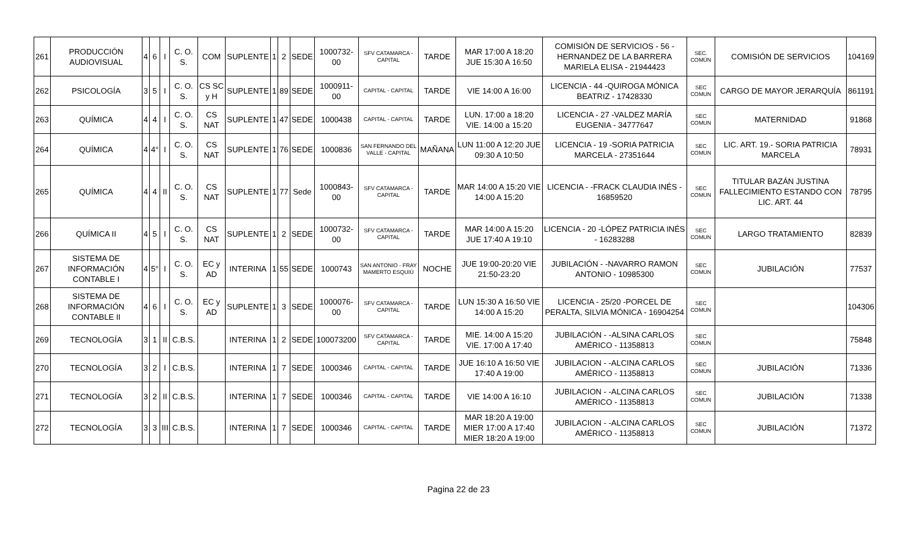| 261 | PRODUCCIÓN AUDIOVISUAL | 4 | 6 | I | C. O. S. | COM | SUPLENTE | 1 | 2 | SEDE | 1000732-00 | SFV CATAMARCA - CAPITAL | TARDE | MAR 17:00 A 18:20 JUE 15:30 A 16:50 | COMISIÓN DE SERVICIOS - 56 -HERNANDEZ DE LA BARRERA MARIELA ELISA - 21944423 | SEC. COMÚN | COMISIÓN DE SERVICIOS | 104169 |
| 262 | PSICOLOGÍA | 3 | 5 | I | C. O. S. | CS SC y H | SUPLENTE | 1 | 89 | SEDE | 1000911-00 | CAPITAL - CAPITAL | TARDE | VIE 14:00 A 16:00 | LICENCIA - 44 -QUIROGA MÓNICA BEATRIZ - 17428330 | SEC COMUN | CARGO DE MAYOR JERARQUÍA | 861191 |
| 263 | QUÍMICA | 4 | 4 | I | C. O. S. | CS NAT | SUPLENTE | 1 | 47 | SEDE | 1000438 | CAPITAL - CAPITAL | TARDE | LUN. 17:00 a 18:20 VIE. 14:00 a 15:20 | LICENCIA - 27 -VALDEZ MARÍA EUGENIA - 34777647 | SEC COMUN | MATERNIDAD | 91868 |
| 264 | QUÍMICA | 4 | 4° | I | C. O. S. | CS NAT | SUPLENTE | 1 | 76 | SEDE | 1000836 | SAN FERNANDO DEL VALLE - CAPITAL | MAÑANA | LUN 11:00 A 12:20 JUE 09:30 A 10:50 | LICENCIA - 19 -SORIA PATRICIA MARCELA - 27351644 | SEC COMUN | LIC. ART. 19.- SORIA PATRICIA MARCELA | 78931 |
| 265 | QUÍMICA | 4 | 4 | II | C. O. S. | CS NAT | SUPLENTE | 1 | 77 | Sede | 1000843-00 | SFV CATAMARCA - CAPITAL | TARDE | MAR 14:00 A 15:20 VIE 14:00 A 15:20 | LICENCIA - -FRACK CLAUDIA INÉS - 16859520 | SEC COMUN | TITULAR BAZÁN JUSTINA FALLECIMIENTO ESTANDO CON LIC. ART. 44 | 78795 |
| 266 | QUÍMICA II | 4 | 5 | I | C. O. S. | CS NAT | SUPLENTE | 1 | 2 | SEDE | 1000732-00 | SFV CATAMARCA - CAPITAL | TARDE | MAR 14:00 A 15:20 JUE 17:40 A 19:10 | LICENCIA - 20 -LÓPEZ PATRICIA INÉS - 16283288 | SEC COMUN | LARGO TRATAMIENTO | 82839 |
| 267 | SISTEMA DE INFORMACIÓN CONTABLE I | 4 | 5° | I | C. O. S. | EC y AD | INTERINA | 1 | 55 | SEDE | 1000743 | SAN ANTONIO - FRAY MAMERTO ESQUIÚ | NOCHE | JUE 19:00-20:20 VIE 21:50-23:20 | JUBILACIÓN - -NAVARRO RAMON ANTONIO - 10985300 | SEC COMUN | JUBILACIÓN | 77537 |
| 268 | SISTEMA DE INFORMACIÓN CONTABLE II | 4 | 6 | I | C. O. S. | EC y AD | SUPLENTE | 1 | 3 | SEDE | 1000076-00 | SFV CATAMARCA - CAPITAL | TARDE | LUN 15:30 A 16:50 VIE 14:00 A 15:20 | LICENCIA - 25/20 -PORCEL DE PERALTA, SILVIA MÓNICA - 16904254 | SEC COMUN | | 104306 |
| 269 | TECNOLOGÍA | 3 | 1 | II | C.B.S. | | INTERINA | 1 | 2 | SEDE | 100073200 | SFV CATAMARCA - CAPITAL | TARDE | MIE. 14:00 A 15:20 VIE. 17:00 A 17:40 | JUBILACIÓN - -ALSINA CARLOS AMÉRICO - 11358813 | SEC COMUN | | 75848 |
| 270 | TECNOLOGÍA | 3 | 2 | I | C.B.S. | | INTERINA | 1 | 7 | SEDE | 1000346 | CAPITAL - CAPITAL | TARDE | JUE 16:10 A 16:50 VIE 17:40 A 19:00 | JUBILACION - -ALCINA CARLOS AMÉRICO - 11358813 | SEC COMUN | JUBILACIÓN | 71336 |
| 271 | TECNOLOGÍA | 3 | 2 | II | C.B.S. | | INTERINA | 1 | 7 | SEDE | 1000346 | CAPITAL - CAPITAL | TARDE | VIE 14:00 A 16:10 | JUBILACION - -ALCINA CARLOS AMÉRICO - 11358813 | SEC COMUN | JUBILACIÓN | 71338 |
| 272 | TECNOLOGÍA | 3 | 3 | III | C.B.S. | | INTERINA | 1 | 7 | SEDE | 1000346 | CAPITAL - CAPITAL | TARDE | MAR 18:20 A 19:00 MIER 17:00 A 17:40 MIER 18:20 A 19:00 | JUBILACION - -ALCINA CARLOS AMÉRICO - 11358813 | SEC COMUN | JUBILACIÓN | 71372 |
Pagina 22 de 23